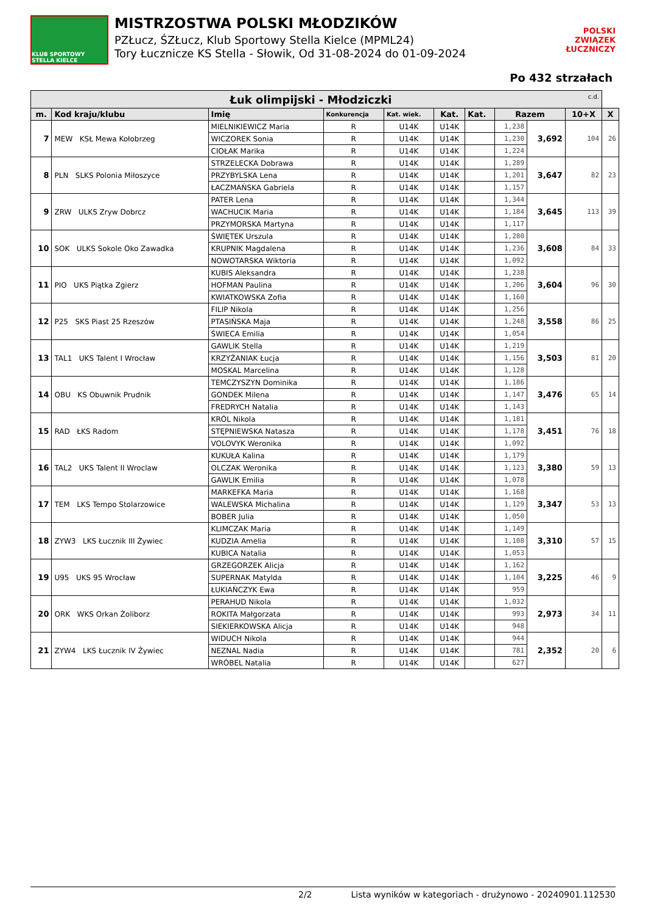KLUB SPORTOWY STELLA KIELCE
MISTRZOSTWA POLSKI MŁODZIKÓW
PZŁucz, ŚZŁucz, Klub Sportowy Stella Kielce (MPML24)
Tory Łucznicze KS Stella - Słowik, Od 31-08-2024 do 01-09-2024
POLSKI
ZWIĄZEK
ŁUCZNICZY
Po 432 strzałach
| Łuk olimpijski - Młodziczki c.d. | | | | | | | | | | |
| m. | Kod kraju/klubu | Imię | Konkurencja | Kat. wiek. | Kat. | Kat. | Razem | | 10+X | X |
| 7 | MEW KSŁ Mewa Kołobrzeg | MIELNIKIEWICZ Maria | R | U14K | U14K | | 1,238 | 3,692 | 104 | 26 |
| | | WICZOREK Sonia | R | U14K | U14K | | 1,230 | | | |
| | | CIOŁAK Marika | R | U14K | U14K | | 1,224 | | | |
| 8 | PLN SLKS Polonia Miłoszyce | STRZELECKA Dobrawa | R | U14K | U14K | | 1,289 | 3,647 | 82 | 23 |
| | | PRZYBYLSKA Lena | R | U14K | U14K | | 1,201 | | | |
| | | ŁACZMAŃSKA Gabriela | R | U14K | U14K | | 1,157 | | | |
| 9 | ZRW ULKS Zryw Dobrcz | PATER Lena | R | U14K | U14K | | 1,344 | 3,645 | 113 | 39 |
| | | WACHUCIK Maria | R | U14K | U14K | | 1,184 | | | |
| | | PRZYMORSKA Martyna | R | U14K | U14K | | 1,117 | | | |
| 10 | SOK ULKS Sokole Oko Zawadka | ŚWIĘTEK Urszula | R | U14K | U14K | | 1,280 | 3,608 | 84 | 33 |
| | | KRUPNIK Magdalena | R | U14K | U14K | | 1,236 | | | |
| | | NOWOTARSKA Wiktoria | R | U14K | U14K | | 1,092 | | | |
| 11 | PIO UKS Piątka Zgierz | KUBIS Aleksandra | R | U14K | U14K | | 1,238 | 3,604 | 96 | 30 |
| | | HOFMAN Paulina | R | U14K | U14K | | 1,206 | | | |
| | | KWIATKOWSKA Zofia | R | U14K | U14K | | 1,160 | | | |
| 12 | P25 SKS Piast 25 Rzeszów | FILIP Nikola | R | U14K | U14K | | 1,256 | 3,558 | 86 | 25 |
| | | PTASIŃSKA Maja | R | U14K | U14K | | 1,248 | | | |
| | | ŚWIECA Emilia | R | U14K | U14K | | 1,054 | | | |
| 13 | TAL1 UKS Talent I Wrocław | GAWLIK Stella | R | U14K | U14K | | 1,219 | 3,503 | 81 | 20 |
| | | KRZYŻANIAK Łucja | R | U14K | U14K | | 1,156 | | | |
| | | MOSKAL Marcelina | R | U14K | U14K | | 1,128 | | | |
| 14 | OBU KS Obuwnik Prudnik | TEMCZYSZYN Dominika | R | U14K | U14K | | 1,186 | 3,476 | 65 | 14 |
| | | GONDEK Milena | R | U14K | U14K | | 1,147 | | | |
| | | FREDRYCH Natalia | R | U14K | U14K | | 1,143 | | | |
| 15 | RAD ŁKS Radom | KRÓL Nikola | R | U14K | U14K | | 1,181 | 3,451 | 76 | 18 |
| | | STĘPNIEWSKA Natasza | R | U14K | U14K | | 1,178 | | | |
| | | VOLOVYK Weronika | R | U14K | U14K | | 1,092 | | | |
| 16 | TAL2 UKS Talent II Wroclaw | KUKUŁA Kalina | R | U14K | U14K | | 1,179 | 3,380 | 59 | 13 |
| | | OLCZAK Weronika | R | U14K | U14K | | 1,123 | | | |
| | | GAWLIK Emilia | R | U14K | U14K | | 1,078 | | | |
| 17 | TEM LKS Tempo Stolarzowice | MARKEFKA Maria | R | U14K | U14K | | 1,168 | 3,347 | 53 | 13 |
| | | WALEWSKA Michalina | R | U14K | U14K | | 1,129 | | | |
| | | BOBER Julia | R | U14K | U14K | | 1,050 | | | |
| 18 | ZYW3 LKS Łucznik III Żywiec | KLIMCZAK Maria | R | U14K | U14K | | 1,149 | 3,310 | 57 | 15 |
| | | KUDZIA Amelia | R | U14K | U14K | | 1,108 | | | |
| | | KUBICA Natalia | R | U14K | U14K | | 1,053 | | | |
| 19 | U95 UKS 95 Wrocław | GRZEGORZEK Alicja | R | U14K | U14K | | 1,162 | 3,225 | 46 | 9 |
| | | SUPERNAK Matylda | R | U14K | U14K | | 1,104 | | | |
| | | ŁUKIAŃCZYK Ewa | R | U14K | U14K | | 959 | | | |
| 20 | ORK WKS Orkan Żoliborz | PERAHUD Nikola | R | U14K | U14K | | 1,032 | 2,973 | 34 | 11 |
| | | ROKITA Małgorzata | R | U14K | U14K | | 993 | | | |
| | | SIEKIERKOWSKA Alicja | R | U14K | U14K | | 948 | | | |
| 21 | ZYW4 LKS Łucznik IV Żywiec | WIDUCH Nikola | R | U14K | U14K | | 944 | 2,352 | 20 | 6 |
| | | NEZNAL Nadia | R | U14K | U14K | | 781 | | | |
| | | WRÓBEL Natalia | R | U14K | U14K | | 627 | | | |
2/2 Lista wyników w kategoriach - drużynowo - 20240901.112530